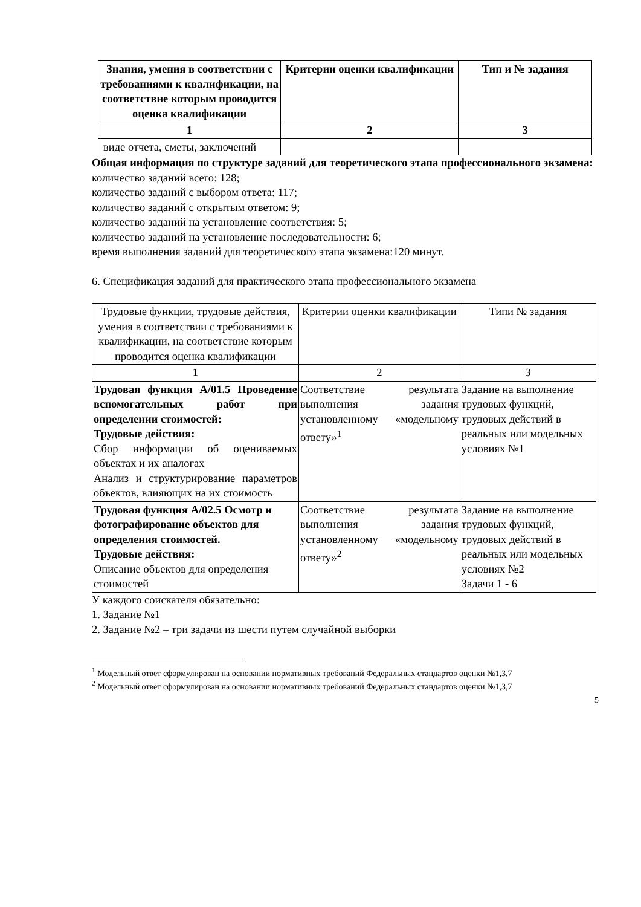| Знания, умения в соответствии с требованиями к квалификации, на соответствие которым проводится оценка квалификации | Критерии оценки квалификации | Тип и № задания |
| --- | --- | --- |
| 1 | 2 | 3 |
| виде отчета, сметы, заключений | | |
Общая информация по структуре заданий для теоретического этапа профессионального экзамена:
количество заданий всего: 128;
количество заданий с выбором ответа: 117;
количество заданий с открытым ответом: 9;
количество заданий на установление соответствия: 5;
количество заданий на установление последовательности: 6;
время выполнения заданий для теоретического этапа экзамена:120 минут.
6. Спецификация заданий для практического этапа профессионального экзамена
| Трудовые функции, трудовые действия, умения в соответствии с требованиями к квалификации, на соответствие которым проводится оценка квалификации | Критерии оценки квалификации | Типи № задания |
| 1 | 2 | 3 |
| Трудовая функция А/01.5 Проведение вспомогательных работ при определении стоимостей: Трудовые действия: Сбор информации об оцениваемых объектах и их аналогах Анализ и структурирование параметров объектов, влияющих на их стоимость | Соответствие результата выполнения задания установленному «модельному ответу»<sup>1</sup> | Задание на выполнение трудовых функций, трудовых действий в реальных или модельных условиях №1 |
| Трудовая функция А/02.5 Осмотр и фотографирование объектов для определения стоимостей. Трудовые действия: Описание объектов для определения стоимостей | Соответствие результата выполнения задания установленному «модельному ответу»<sup>2</sup> | Задание на выполнение трудовых функций, трудовых действий в реальных или модельных условиях №2 Задачи 1 - 6 |
У каждого соискателя обязательно:
1. Задание №1
2. Задание №2 – три задачи из шести путем случайной выборки
<sup>1</sup> Модельный ответ сформулирован на основании нормативных требований Федеральных стандартов оценки №1,3,7
<sup>2</sup> Модельный ответ сформулирован на основании нормативных требований Федеральных стандартов оценки №1,3,7
5